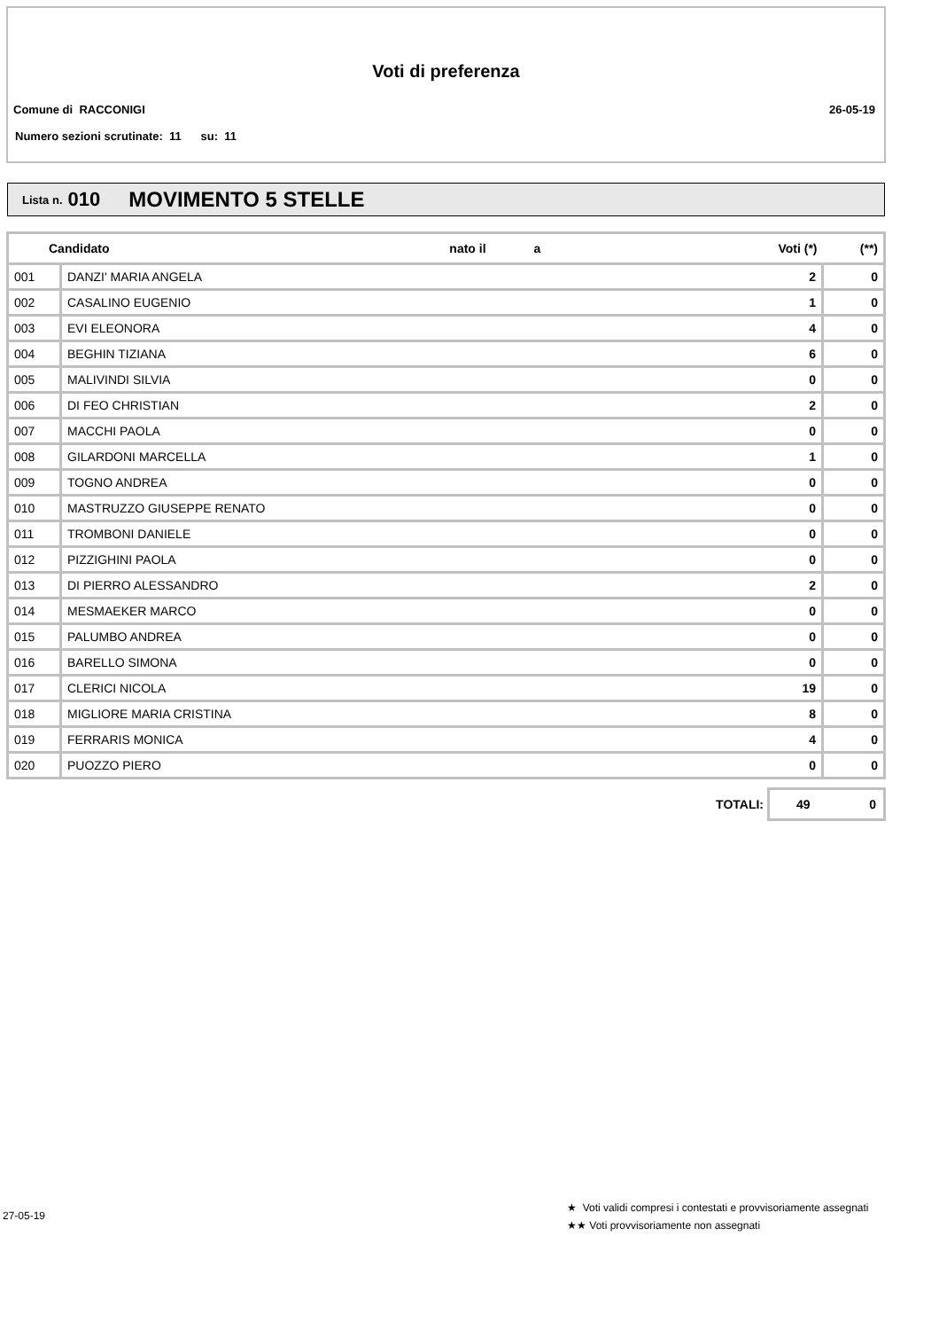Voti di preferenza
Comune di RACCONIGI 26-05-19
Numero sezioni scrutinate: 11 su: 11
Lista n. 010 MOVIMENTO 5 STELLE
| Candidato nato il a | | Voti (*) | (**) |
| --- | --- | --- | --- |
| 001 | DANZI' MARIA ANGELA | 2 | 0 |
| 002 | CASALINO EUGENIO | 1 | 0 |
| 003 | EVI ELEONORA | 4 | 0 |
| 004 | BEGHIN TIZIANA | 6 | 0 |
| 005 | MALIVINDI SILVIA | 0 | 0 |
| 006 | DI FEO CHRISTIAN | 2 | 0 |
| 007 | MACCHI PAOLA | 0 | 0 |
| 008 | GILARDONI MARCELLA | 1 | 0 |
| 009 | TOGNO ANDREA | 0 | 0 |
| 010 | MASTRUZZO GIUSEPPE RENATO | 0 | 0 |
| 011 | TROMBONI DANIELE | 0 | 0 |
| 012 | PIZZIGHINI PAOLA | 0 | 0 |
| 013 | DI PIERRO ALESSANDRO | 2 | 0 |
| 014 | MESMAEKER MARCO | 0 | 0 |
| 015 | PALUMBO ANDREA | 0 | 0 |
| 016 | BARELLO SIMONA | 0 | 0 |
| 017 | CLERICI NICOLA | 19 | 0 |
| 018 | MIGLIORE MARIA CRISTINA | 8 | 0 |
| 019 | FERRARIS MONICA | 4 | 0 |
| 020 | PUOZZO PIERO | 0 | 0 |
TOTALI:
49 0
27-05-19
★ Voti validi compresi i contestati e provvisoriamente assegnati
★★ Voti provvisoriamente non assegnati